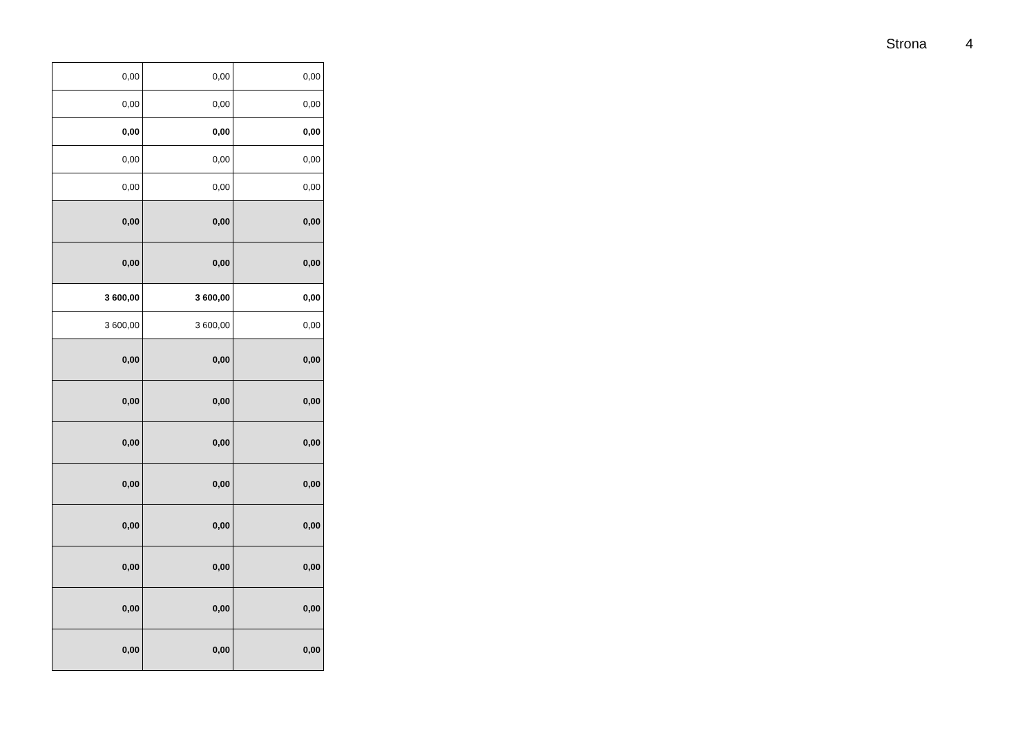Strona 4
| 0,00 | 0,00 | 0,00 |
| 0,00 | 0,00 | 0,00 |
| 0,00 | 0,00 | 0,00 |
| 0,00 | 0,00 | 0,00 |
| 0,00 | 0,00 | 0,00 |
| 0,00 | 0,00 | 0,00 |
| 0,00 | 0,00 | 0,00 |
| 3 600,00 | 3 600,00 | 0,00 |
| 3 600,00 | 3 600,00 | 0,00 |
| 0,00 | 0,00 | 0,00 |
| 0,00 | 0,00 | 0,00 |
| 0,00 | 0,00 | 0,00 |
| 0,00 | 0,00 | 0,00 |
| 0,00 | 0,00 | 0,00 |
| 0,00 | 0,00 | 0,00 |
| 0,00 | 0,00 | 0,00 |
| 0,00 | 0,00 | 0,00 |